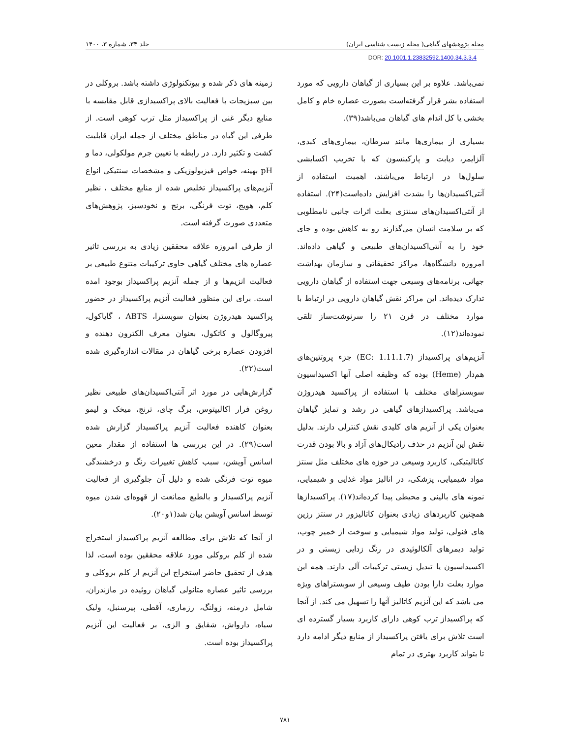مجله پژوهشهای گیاهی( مجله زیست شناسی ایران) جلد ۳۴، شماره ۳، ۱۴۰۰
DOR: 20.1001.1.23832592.1400.34.3.3.4
نمی‌باشد. علاوه بر این بسیاری از گیاهان دارویی که مورد استفاده بشر قرار گرفته‌است بصورت عصاره خام و کامل بخشی یا کل اندام های گیاهان می‌باشد(۳۹).
بسیاری از بیماری‌ها مانند سرطان، بیماری‌های کبدی، آلزایمر، دیابت و پارکینسون که با تخریب اکسایشی سلول‌ها در ارتباط می‌باشند، اهمیت استفاده از آنتی‌اکسیدان‌ها را بشدت افزایش داده‌است(۲۴). استفاده از آنتی‌اکسیدان‌های سنتزی بعلت اثرات جانبی نامطلوبی که بر سلامت انسان می‌گذارند رو به کاهش بوده و جای خود را به آنتی‌اکسیدان‌های طبیعی و گیاهی داده‌اند. امروزه دانشگاه‌ها، مراکز تحقیقاتی و سازمان بهداشت جهانی، برنامه‌های وسیعی جهت استفاده از گیاهان دارویی تدارک دیده‌اند. این مراکز نقش گیاهان دارویی در ارتباط با موارد مختلف در قرن ۲۱ را سرنوشت‌ساز تلقی نموده‌اند(۱۲).
آنزیم‌های پراکسیداز (EC: 1.11.1.7) جزء پروتئین‌های هم‌دار (Heme) بوده که وظیفه اصلی آنها اکسیداسیون سوبستراهای مختلف با استفاده از پراکسید هیدروژن می‌باشد. پراکسیدازهای گیاهی در رشد و تمایز گیاهان بعنوان یکی از آنزیم های کلیدی نقش کنترلی دارند. بدلیل نقش این آنزیم در حذف رادیکال‌های آزاد و بالا بودن قدرت کاتالیتیکی، کاربرد وسیعی در حوزه های مختلف مثل سنتز مواد شیمیایی، پزشکی، در انالیز مواد غذایی و شیمیایی، نمونه های بالینی و محیطی پیدا کرده‌اند(۱۷). پراکسیدازها همچنین کاربردهای زیادی بعنوان کاتالیزور در سنتز رزین های فنولی، تولید مواد شیمیایی و سوخت از خمیر چوب، تولید دیمرهای آلکالوئیدی در رنگ زدایی زیستی و در اکسیداسیون یا تبدیل زیستی ترکیبات آلی دارند. همه این موارد بعلت دارا بودن طیف وسیعی از سوبستراهای ویژه می باشد که این آنزیم کاتالیز آنها را تسهیل می کند. از آنجا که پراکسیداز ترب کوهی دارای کاربرد بسیار گسترده ای است تلاش برای یافتن پراکسیداز از منابع دیگر ادامه دارد تا بتواند کاربرد بهتری در تمام
زمینه های ذکر شده و بیوتکنولوژی داشته باشد. بروکلی در بین سبزیجات با فعالیت بالای پراکسیدازی قابل مقایسه با منابع دیگر غنی از پراکسیداز مثل ترب کوهی است. از طرفی این گیاه در مناطق مختلف از جمله ایران قابلیت کشت و تکثیر دارد. در رابطه با تعیین جرم مولکولی، دما و pH بهینه، خواص فیزیولوژیکی و مشخصات سنتیکی انواع آنزیم‌های پراکسیداز تخلیص شده از منابع مختلف ، نظیر کلم، هویج، توت فرنگی، برنج و نخودسبز، پژوهش‌های متعددی صورت گرفته است.
از طرفی امروزه علاقه محققین زیادی به بررسی تاثیر عصاره های مختلف گیاهی حاوی ترکیبات متنوع طبیعی بر فعالیت انزیم‌ها و از جمله آنزیم پراکسیداز بوجود امده است. برای این منظور فعالیت آنزیم پراکسیداز در حضور پراکسید هیدروژن بعنوان سوبسترا، ABTS ، گایاکول، پیروگالول و کاتکول، بعنوان معرف الکترون دهنده و افزودن عصاره برخی گیاهان در مقالات اندازه‌گیری شده است(۲۲).
گزارش‌هایی در مورد اثر آنتی‌اکسیدان‌های طبیعی نظیر روغن فرار اکالیپتوس، برگ چای، ترنج، میخک و لیمو بعنوان کاهنده فعالیت آنزیم پراکسیداز گزارش شده است(۲۹). در این بررسی ها استفاده از مقدار معین اسانس آویشن، سبب کاهش تغییرات رنگ و درخشندگی میوه توت فرنگی شده و دلیل آن جلوگیری از فعالیت آنزیم پراکسیداز و بالطبع ممانعت از قهوه‌ای شدن میوه توسط اسانس آویشن بیان شد(۱و۲۰).
از آنجا که تلاش برای مطالعه آنزیم پراکسیداز استخراج شده از کلم بروکلی مورد علاقه محققین بوده است، لذا هدف از تحقیق حاضر استخراج این آنزیم از کلم بروکلی و بررسی تاثیر عصاره متانولی گیاهان روئیده در مازندران، شامل درمنه، زولنگ، رزماری، آقطی، پیرسنبل، ولیک سیاه، دارواش، شقایق و الزی، بر فعالیت این آنزیم پراکسیداز بوده است.
۷۸۱